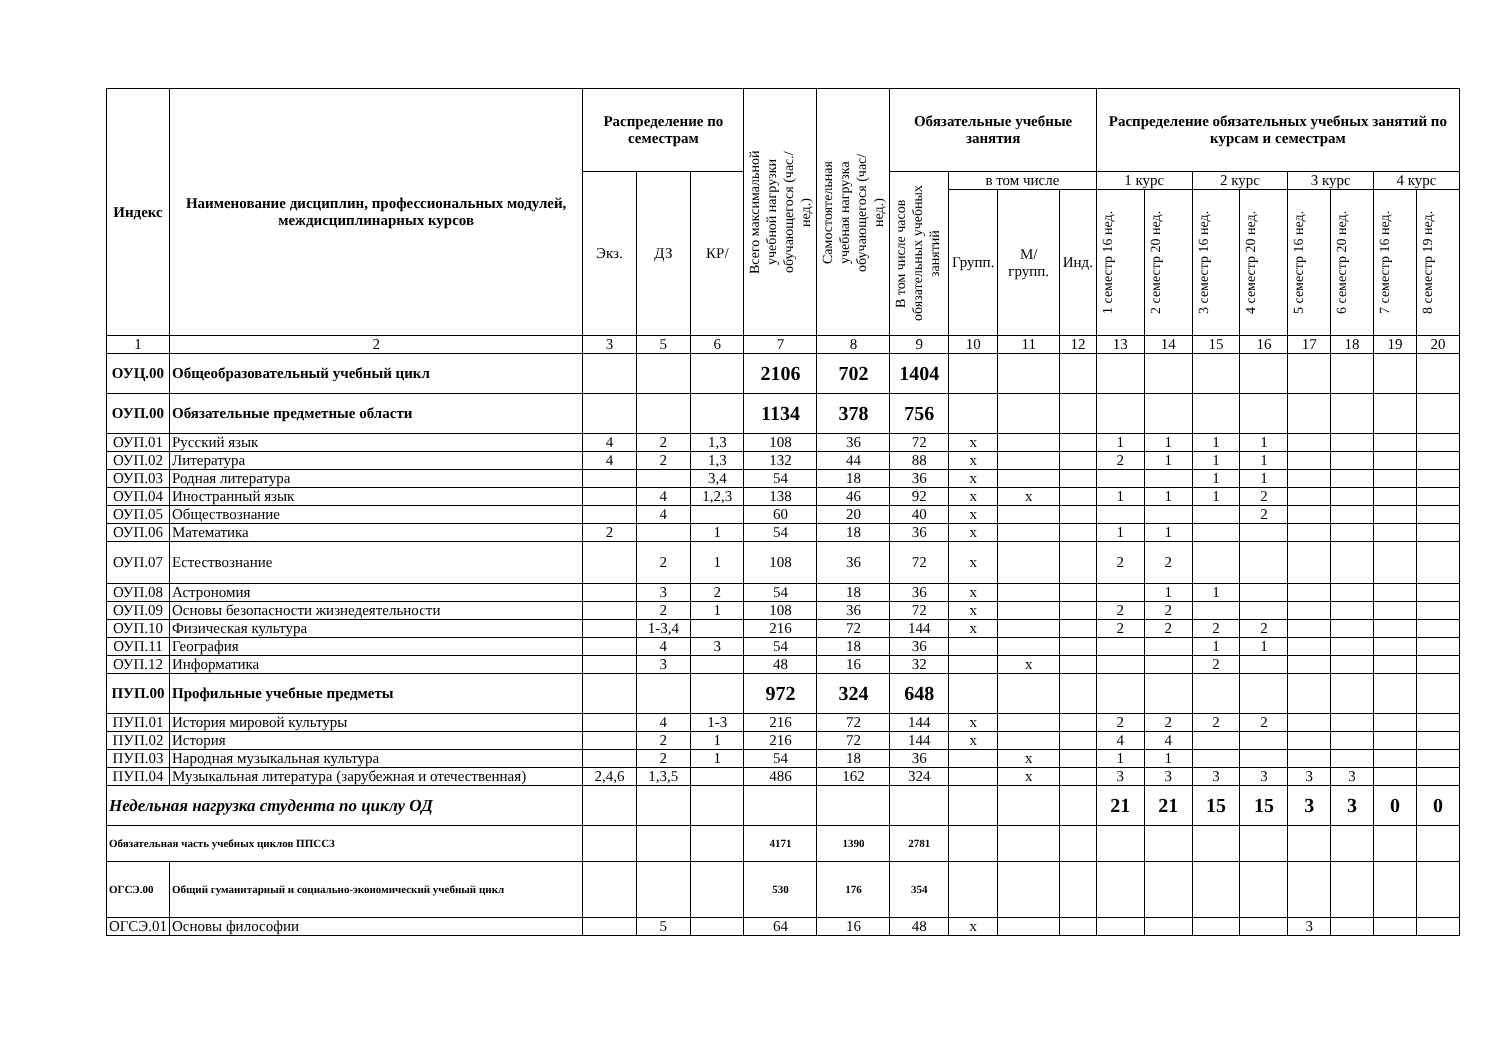| Индекс | Наименование дисциплин, профессиональных модулей, междисциплинарных курсов | Распределение по семестрам | | | Всего максимальной учебной нагрузки обучающегося (час./нед.) | Самостоятельная учебная нагрузка обучающегося (час/нед.) | Обязательные учебные занятия | | | | Распределение обязательных учебных занятий по курсам и семестрам | | | | | | | |
| --- | --- | --- | --- | --- | --- | --- | --- | --- | --- | --- | --- | --- | --- | --- | --- | --- | --- | --- |
| | | Экз. | ДЗ | КР/ | | | В том числе часов обязательных учебных занятий | в том числе | | | 1 курс | | 2 курс | | 3 курс | | 4 курс | |
| | | | | | | | | Групп. | М/ групп. | Инд. | 1 семестр 16 нед. | 2 семестр 20 нед. | 3 семестр 16 нед. | 4 семестр 20 нед. | 5 семестр 16 нед. | 6 семестр 20 нед. | 7 семестр 16 нед. | 8 семестр 19 нед. |
| 1 | 2 | 3 | 5 | 6 | 7 | 8 | 9 | 10 | 11 | 12 | 13 | 14 | 15 | 16 | 17 | 18 | 19 | 20 |
| ОУЦ.00 | Общеобразовательный учебный цикл | | | | 2106 | 702 | 1404 | | | | | | | | | | | |
| ОУП.00 | Обязательные предметные области | | | | 1134 | 378 | 756 | | | | | | | | | | | |
| ОУП.01 | Русский язык | 4 | 2 | 1,3 | 108 | 36 | 72 | х | | | 1 | 1 | 1 | 1 | | | | |
| ОУП.02 | Литература | 4 | 2 | 1,3 | 132 | 44 | 88 | х | | | 2 | 1 | 1 | 1 | | | | |
| ОУП.03 | Родная литература | | | 3,4 | 54 | 18 | 36 | х | | | | | 1 | 1 | | | | |
| ОУП.04 | Иностранный язык | | 4 | 1,2,3 | 138 | 46 | 92 | х | х | | 1 | 1 | 1 | 2 | | | | |
| ОУП.05 | Обществознание | | 4 | | 60 | 20 | 40 | х | | | | | | 2 | | | | |
| ОУП.06 | Математика | 2 | | 1 | 54 | 18 | 36 | х | | | 1 | 1 | | | | | | |
| ОУП.07 | Естествознание | | 2 | 1 | 108 | 36 | 72 | х | | | 2 | 2 | | | | | | |
| ОУП.08 | Астрономия | | 3 | 2 | 54 | 18 | 36 | х | | | | 1 | 1 | | | | | |
| ОУП.09 | Основы безопасности жизнедеятельности | | 2 | 1 | 108 | 36 | 72 | х | | | 2 | 2 | | | | | | |
| ОУП.10 | Физическая культура | | 1-3,4 | | 216 | 72 | 144 | х | | | 2 | 2 | 2 | 2 | | | | |
| ОУП.11 | География | | 4 | 3 | 54 | 18 | 36 | | | | | | 1 | 1 | | | | |
| ОУП.12 | Информатика | | 3 | | 48 | 16 | 32 | | х | | | | 2 | | | | | |
| ПУП.00 | Профильные учебные предметы | | | | 972 | 324 | 648 | | | | | | | | | | | |
| ПУП.01 | История мировой культуры | | 4 | 1-3 | 216 | 72 | 144 | х | | | 2 | 2 | 2 | 2 | | | | |
| ПУП.02 | История | | 2 | 1 | 216 | 72 | 144 | х | | | 4 | 4 | | | | | | |
| ПУП.03 | Народная музыкальная культура | | 2 | 1 | 54 | 18 | 36 | | х | | 1 | 1 | | | | | | |
| ПУП.04 | Музыкальная литература (зарубежная и отечественная) | 2,4,6 | 1,3,5 | | 486 | 162 | 324 | | х | | 3 | 3 | 3 | 3 | 3 | 3 | | |
| Недельная нагрузка студента по циклу ОД | | | | | | | | | | | 21 | 21 | 15 | 15 | 3 | 3 | 0 | 0 |
| Обязательная часть учебных циклов ППССЗ | | | | | 4171 | 1390 | 2781 | | | | | | | | | | | |
| ОГСЭ.00 | Общий гуманитарный и социально-экономический учебный цикл | | | | 530 | 176 | 354 | | | | | | | | | | | |
| ОГСЭ.01 | Основы философии | | 5 | | 64 | 16 | 48 | х | | | | | | | 3 | | | |